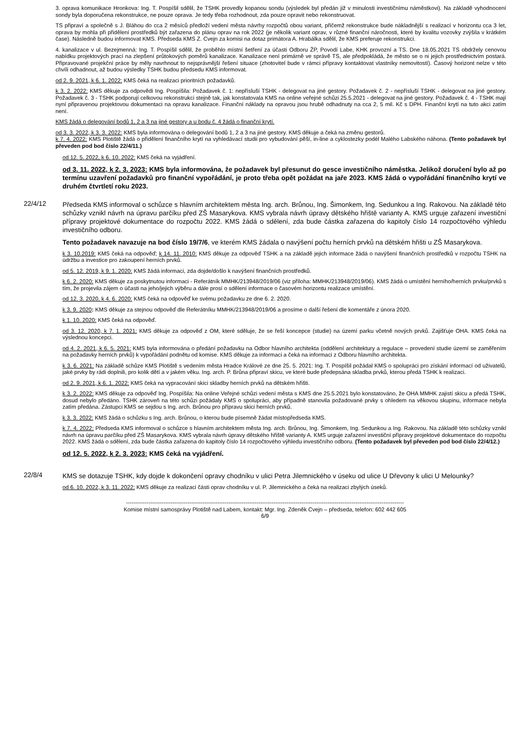3. oprava komunikace Hronkova: Ing. T. Pospíšil sdělil, že TSHK provedly kopanou sondu (výsledek byl předán již v minulosti investičnímu náměstkovi). Na základě vyhodnocení sondy byla doporučena rekonstrukce, ne pouze oprava. Je tedy třeba rozhodnout, zda pouze opravit nebo rekonstruovat.
TS připraví a společně s J. Bláhou do cca 2 měsíců předloží vedení města návrhy rozpočtů obou variant, přičemž rekonstrukce bude nákladnější s realizací v horizontu cca 3 let, oprava by mohla při přidělení prostředků být zařazena do plánu oprav na rok 2022 (je několik variant oprav, v různé finanční náročnosti, které by kvalitu vozovky zvýšila v krátkém čase). Následně budou informovat KMS. Předseda KMS Z. Cvejn za komisi na dotaz primátora A. Hrabálka sdělil, že KMS preferuje rekonstrukci.
4. kanalizace v ul. Bezejmenná: Ing. T. Pospíšil sdělil, že proběhlo místní šetření za účasti Odboru ŽP, Povodí Labe, KHK provozní a TS. Dne 18.05.2021 TS obdržely cenovou nabídku projektových prací na zlepšení průtokových poměrů kanalizace. Kanalizace není primárně ve správě TS, ale předpokládá, že město se o ni jejich prostřednictvím postará. Připravované projekční práce by měly navrhnout to nejsprávnější řešení situace (zhotovitel bude v rámci přípravy kontaktovat vlastníky nemovitostí). Časový horizont nelze v této chvíli odhadnout, až budou výsledky TSHK budou předsedu KMS informovat.
od 2. 9. 2021, k 6. 1. 2022: KMS čeká na realizaci prioritních požadavků.
k 3. 2. 2022: KMS děkuje za odpovědi Ing. Pospíšila: Požadavek č. 1: nepřísluší TSHK - delegovat na jiné gestory. Požadavek č. 2 - nepřísluší TSHK - delegovat na jiné gestory. Požadavek č. 3 - TSHK podporují celkovou rekonstrukci stejně tak, jak konstatovala KMS na online veřejné schůzi 25.5.2021 - delegovat na jiné gestory. Požadavek č. 4 - TSHK mají nyní připravenou projektovou dokumentaci na opravu kanalizace. Finanční náklady na opravou jsou hrubě odhadnuty na cca 2, 5 mil. Kč s DPH. Finanční krytí na tuto akci zatím není.
KMS žádá o delegování bodů 1, 2 a 3 na jiné gestory a u bodu č. 4 žádá o finanční krytí.
od 3. 3. 2022, k 3. 3. 2022: KMS byla informována o delegování bodů 1, 2 a 3 na jiné gestory. KMS děkuje a čeká na změnu gestorů.
k 7. 4. 2022: KMS Plotiště žádá o přidělení finančního krytí na vyhledávací studii pro vybudování pěší, in-line a cyklostezky podél Malého Labského náhona. (Tento požadavek byl převeden pod bod číslo 22/4/11.)
od 12. 5. 2022, k 6. 10. 2022: KMS čeká na vyjádření.
od 3. 11. 2022, k 2. 3. 2023: KMS byla informována, že požadavek byl přesunut do gesce investičního náměstka. Jelikož doručení bylo až po termínu uzavření požadavků pro finanční vypořádání, je proto třeba opět požádat na jaře 2023. KMS žádá o vypořádání finančního krytí ve druhém čtvrtletí roku 2023.
22/4/12
Předseda KMS informoval o schůzce s hlavním architektem města Ing. arch. Brůnou, Ing. Šimonkem, Ing. Sedunkou a Ing. Rakovou. Na základě této schůzky vznikl návrh na úpravu parčíku před ZŠ Masarykova. KMS vybrala návrh úpravy dětského hřiště varianty A. KMS urguje zařazení investiční přípravy projektové dokumentace do rozpočtu 2022. KMS žádá o sdělení, zda bude částka zařazena do kapitoly číslo 14 rozpočtového výhledu investičního odboru.
Tento požadavek navazuje na bod číslo 19/7/6, ve kterém KMS žádala o navýšení počtu herních prvků na dětském hřišti u ZŠ Masarykova.
k 3. 10.2019: KMS čeká na odpověď; k 14. 11. 2010: KMS děkuje za odpověď TSHK a na základě jejich informace žádá o navýšení finančních prostředků v rozpočtu TSHK na údržbu a investice pro zakoupení herních prvků.
od 5. 12. 2019, k 9. 1. 2020: KMS žádá informaci, zda dojde/došlo k navýšení finančních prostředků.
k 6. 2. 2020: KMS děkuje za poskytnutou informaci - Referátník MMHK/213948/2019/06 (viz příloha: MMHK/213948/2019/06). KMS žádá o umístění herního/herních prvku/prvků s tím, že projevila zájem o účasti na jeho/jejich výběru a dále prosí o sdělení informace o časovém horizontu realizace umístění.
od 12. 3. 2020, k 4. 6. 2020: KMS čeká na odpověď ke svému požadavku ze dne 6. 2. 2020.
k 3. 9. 2020: KMS děkuje za stejnou odpověď dle Referátníku MMHK/213948/2019/06 a prosíme o další řešení dle komentáře z února 2020.
k 1. 10. 2020: KMS čeká na odpověď.
od 3. 12. 2020, k 7. 1. 2021: KMS děkuje za odpověď z OM, které sděluje, že se řeší koncepce (studie) na území parku včetně nových prvků. Zajišťuje OHA. KMS čeká na výslednou koncepci.
od 4. 2. 2021, k 6. 5. 2021: KMS byla informována o předání požadavku na Odbor hlavního architekta (oddělení architektury a regulace – provedení studie území se zaměřením na požadavky herních prvků) k vypořádání podnětu od komise. KMS děkuje za informaci a čeká na informaci z Odboru hlavního architekta.
k 3. 6. 2021: Na základě schůze KMS Plotiště s vedením města Hradce Králové ze dne 25. 5. 2021: Ing. T. Pospíšil požádal KMS o spolupráci pro získání informací od uživatelů, jaké prvky by rádi doplnili, pro kolik dětí a v jakém věku. Ing. arch. P. Brůna připraví skicu, ve které bude předepsána skladba prvků, kterou předá TSHK k realizaci.
od 2. 9. 2021, k 6. 1. 2022: KMS čeká na vypracování skici skladby herních prvků na dětském hřišti.
k 3. 2. 2022: KMS děkuje za odpověď Ing. Pospíšila: Na online Veřejné schůzi vedení města s KMS dne 25.5.2021 bylo konstatováno, že OHA MMHK zajistí skicu a předá TSHK, dosud nebylo předáno. TSHK zároveň na této schůzi požádaly KMS o spolupráci, aby případně stanovila požadované prvky s ohledem na věkovou skupinu, informace nebyla zatím předána. Zástupci KMS se sejdou s Ing. arch. Brůnou pro přípravu skici herních prvků.
k 3. 3. 2022: KMS žádá o schůzku s Ing. arch. Brůnou, o kterou bude písemně žádat místopředseda KMS.
k 7. 4. 2022: Předseda KMS informoval o schůzce s hlavním architektem města Ing. arch. Brůnou, Ing. Šimonkem, Ing. Sedunkou a Ing. Rakovou. Na základě této schůzky vznikl návrh na úpravu parčíku před ZŠ Masarykova. KMS vybrala návrh úpravy dětského hřiště varianty A. KMS urguje zařazení investiční přípravy projektové dokumentace do rozpočtu 2022. KMS žádá o sdělení, zda bude částka zařazena do kapitoly číslo 14 rozpočtového výhledu investičního odboru. (Tento požadavek byl převeden pod bod číslo 22/4/12.)
od 12. 5. 2022, k 2. 3. 2023: KMS čeká na vyjádření.
22/8/4
KMS se dotazuje TSHK, kdy dojde k dokončení opravy chodníku v ulici Petra Jilemnického v úseku od ulice U Dřevony k ulici U Melounky?
od 6. 10. 2022, k 3. 11. 2022: KMS děkuje za realizaci části oprav chodníku v ul. P. Jilemnického a čeká na realizaci zbylých úseků.
-----------------------------------------------------------------------------------------------------------------------------------------------------
Komise místní samosprávy Plotiště nad Labem, kontakt: Mgr. Ing. Zdeněk Cvejn – předseda, telefon: 602 442 605
6/9